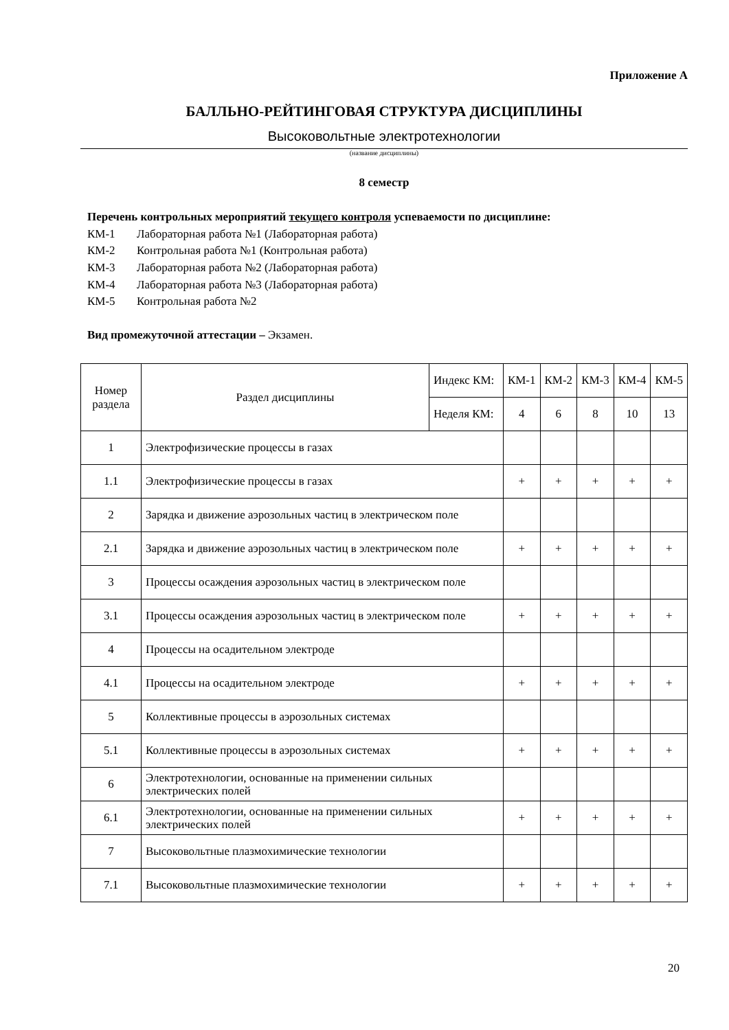Приложение А
БАЛЛЬНО-РЕЙТИНГОВАЯ СТРУКТУРА ДИСЦИПЛИНЫ
Высоковольтные электротехнологии
(название дисциплины)
8 семестр
Перечень контрольных мероприятий текущего контроля успеваемости по дисциплине:
КМ-1 Лабораторная работа №1 (Лабораторная работа)
КМ-2 Контрольная работа №1 (Контрольная работа)
КМ-3 Лабораторная работа №2 (Лабораторная работа)
КМ-4 Лабораторная работа №3 (Лабораторная работа)
КМ-5 Контрольная работа №2
Вид промежуточной аттестации – Экзамен.
| Номер раздела | Раздел дисциплины | Индекс КМ: | КМ-1 | КМ-2 | КМ-3 | КМ-4 | КМ-5 |
| --- | --- | --- | --- | --- | --- | --- | --- |
| | | Неделя КМ: | 4 | 6 | 8 | 10 | 13 |
| 1 | Электрофизические процессы в газах | | | | | | |
| 1.1 | Электрофизические процессы в газах | | + | + | + | + | + |
| 2 | Зарядка и движение аэрозольных частиц в электрическом поле | | | | | | |
| 2.1 | Зарядка и движение аэрозольных частиц в электрическом поле | | + | + | + | + | + |
| 3 | Процессы осаждения аэрозольных частиц в электрическом поле | | | | | | |
| 3.1 | Процессы осаждения аэрозольных частиц в электрическом поле | | + | + | + | + | + |
| 4 | Процессы на осадительном электроде | | | | | | |
| 4.1 | Процессы на осадительном электроде | | + | + | + | + | + |
| 5 | Коллективные процессы в аэрозольных системах | | | | | | |
| 5.1 | Коллективные процессы в аэрозольных системах | | + | + | + | + | + |
| 6 | Электротехнологии, основанные на применении сильных электрических полей | | | | | | |
| 6.1 | Электротехнологии, основанные на применении сильных электрических полей | | + | + | + | + | + |
| 7 | Высоковольтные плазмохимические технологии | | | | | | |
| 7.1 | Высоковольтные плазмохимические технологии | | + | + | + | + | + |
20